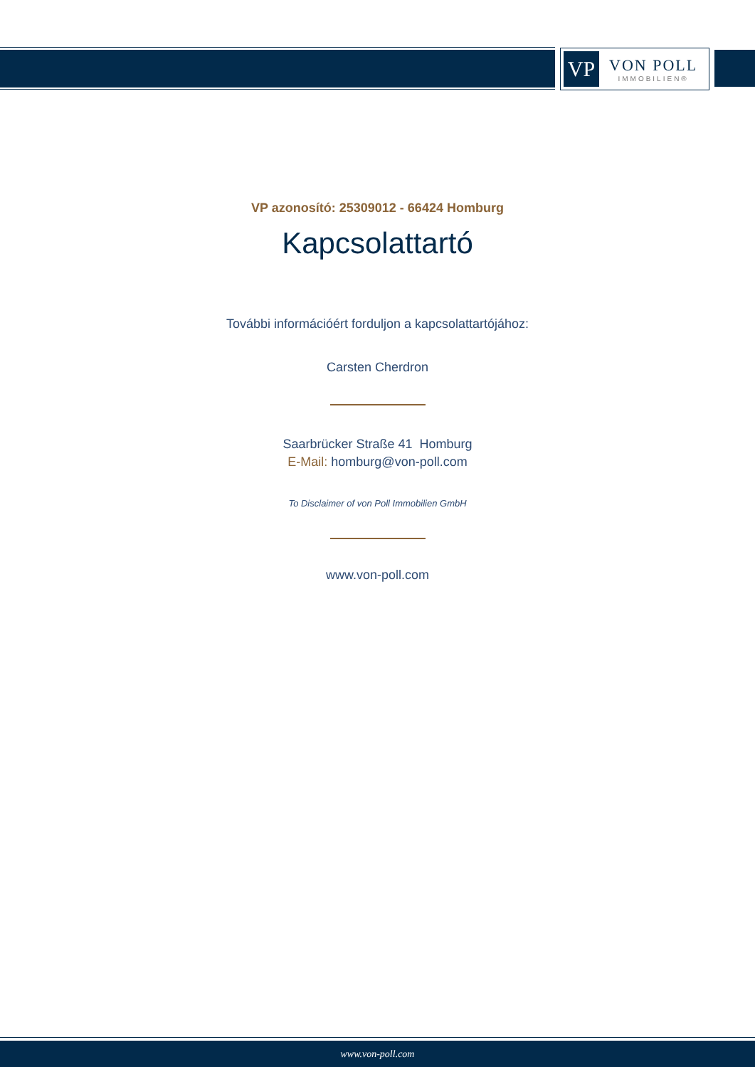VP
VON POLL
IMMOBILIEN®
VP azonosító: 25309012 - 66424 Homburg
Kapcsolattartó
További információért forduljon a kapcsolattartójához:
Carsten Cherdron
Saarbrücker Straße 41 Homburg
E-Mail: homburg@von-poll.com
To Disclaimer of von Poll Immobilien GmbH
www.von-poll.com
www.von-poll.com